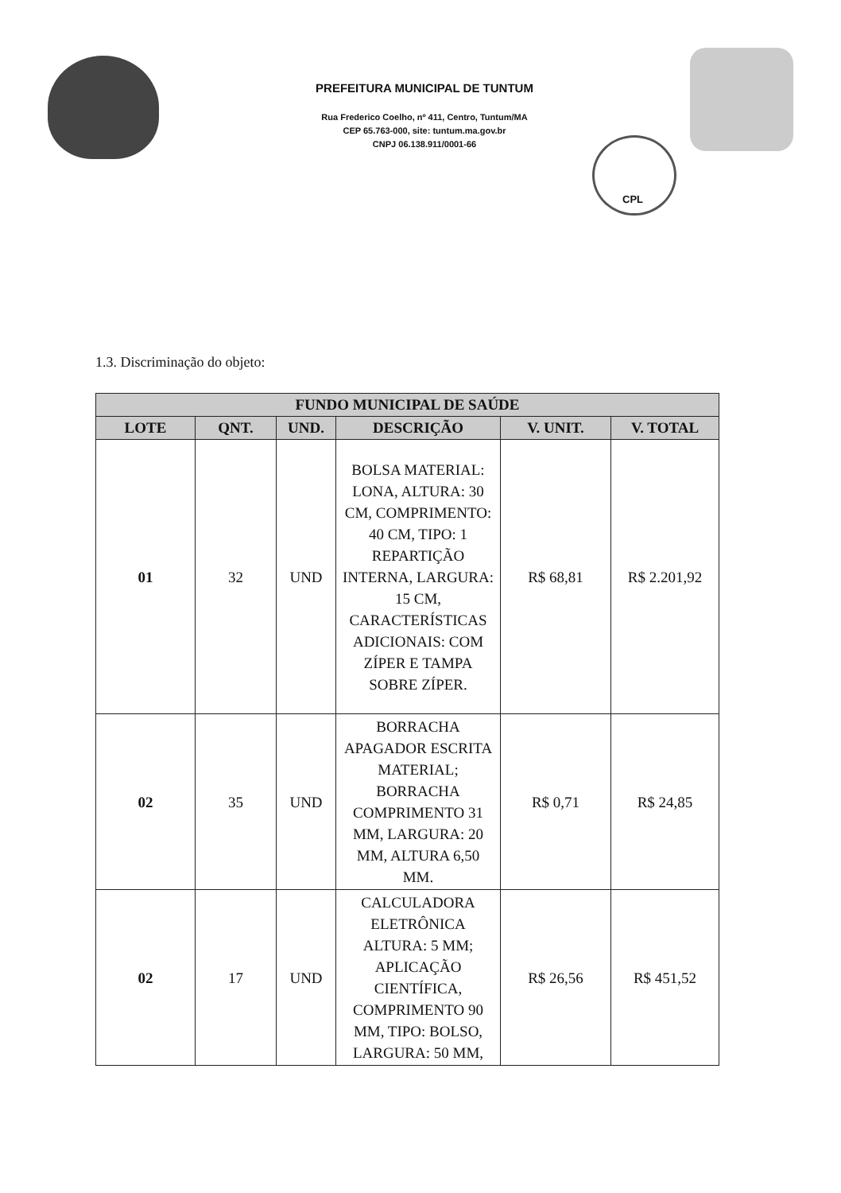PREFEITURA MUNICIPAL DE TUNTUM
Rua Frederico Coelho, nº 411, Centro, Tuntum/MA
CEP 65.763-000, site: tuntum.ma.gov.br
CNPJ 06.138.911/0001-66
CPL
1.3. Discriminação do objeto:
| FUNDO MUNICIPAL DE SAÚDE | | | | | |
| --- | --- | --- | --- | --- | --- |
| LOTE | QNT. | UND. | DESCRIÇÃO | V. UNIT. | V. TOTAL |
| 01 | 32 | UND | BOLSA MATERIAL: LONA, ALTURA: 30 CM, COMPRIMENTO: 40 CM, TIPO: 1 REPARTIÇÃO INTERNA, LARGURA: 15 CM, CARACTERÍSTICAS ADICIONAIS: COM ZÍPER E TAMPA SOBRE ZÍPER. | R$ 68,81 | R$ 2.201,92 |
| 02 | 35 | UND | BORRACHA APAGADOR ESCRITA MATERIAL; BORRACHA COMPRIMENTO 31 MM, LARGURA: 20 MM, ALTURA 6,50 MM. | R$ 0,71 | R$ 24,85 |
| 02 | 17 | UND | CALCULADORA ELETRÔNICA ALTURA: 5 MM; APLICAÇÃO CIENTÍFICA, COMPRIMENTO 90 MM, TIPO: BOLSO, LARGURA: 50 MM, | R$ 26,56 | R$ 451,52 |